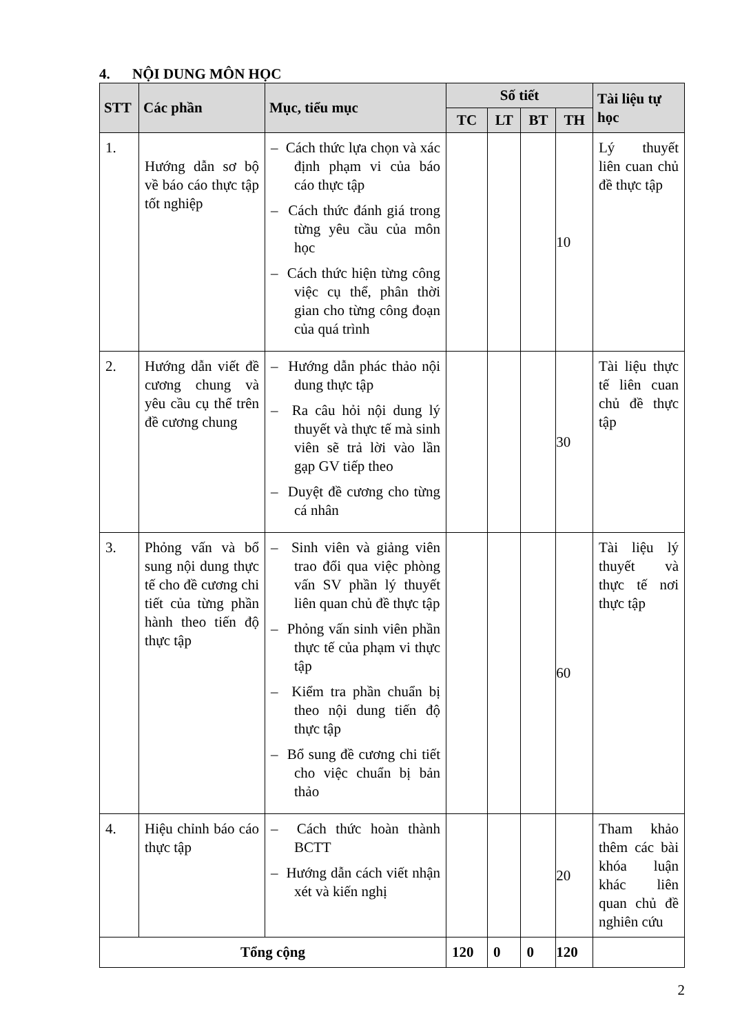4. NỘI DUNG MÔN HỌC
| STT | Các phần | Mục, tiểu mục | Số tiết | | | | Tài liệu tự học |
| --- | --- | --- | --- | --- | --- | --- | --- |
| | | | TC | LT | BT | TH | |
| 1. | Hướng dẫn sơ bộ về báo cáo thực tập tốt nghiệp | – Cách thức lựa chọn và xác định phạm vi của báo cáo thực tập – Cách thức đánh giá trong từng yêu cầu của môn học – Cách thức hiện từng công việc cụ thể, phân thời gian cho từng công đoạn của quá trình | | | | 10 | Lý thuyết liên cuan chủ đề thực tập |
| 2. | Hướng dẫn viết đề cương chung và yêu cầu cụ thể trên đề cương chung | – Hướng dẫn phác thảo nội dung thực tập – Ra câu hỏi nội dung lý thuyết và thực tế mà sinh viên sẽ trả lời vào lần gạp GV tiếp theo – Duyệt đề cương cho từng cá nhân | | | | 30 | Tài liệu thực tế liên cuan chủ đề thực tập |
| 3. | Phỏng vấn và bổ sung nội dung thực tế cho đề cương chi tiết của từng phần hành theo tiến độ thực tập | – Sinh viên và giảng viên trao đổi qua việc phòng vấn SV phần lý thuyết liên quan chủ đề thực tập – Phỏng vấn sinh viên phần thực tế của phạm vi thực tập – Kiểm tra phần chuẩn bị theo nội dung tiến độ thực tập – Bổ sung đề cương chi tiết cho việc chuẩn bị bản thảo | | | | 60 | Tài liệu lý thuyết và thực tế nơi thực tập |
| 4. | Hiệu chỉnh báo cáo thực tập | – Cách thức hoàn thành BCTT – Hướng dẫn cách viết nhận xét và kiến nghị | | | | 20 | Tham khảo thêm các bài khóa luận khác liên quan chủ đề nghiên cứu |
| Tổng cộng | | | 120 | 0 | 0 | 120 | |
2